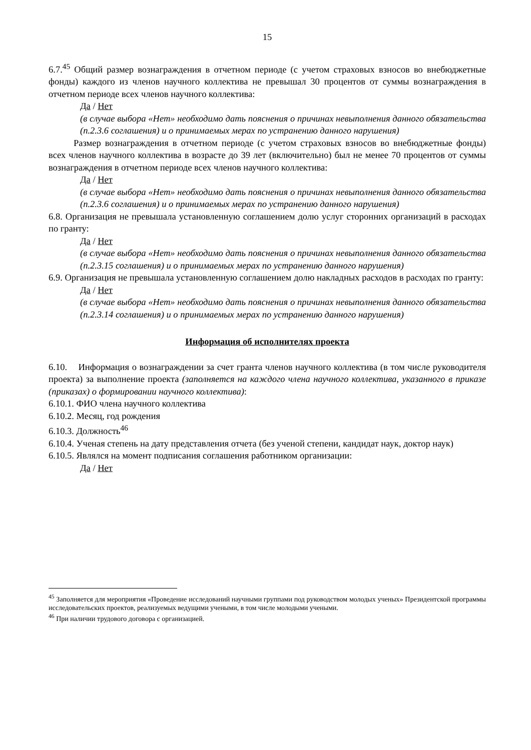15
6.7.<sup>45</sup> Общий размер вознаграждения в отчетном периоде (с учетом страховых взносов во внебюджетные фонды) каждого из членов научного коллектива не превышал 30 процентов от суммы вознаграждения в отчетном периоде всех членов научного коллектива:
Да / Нет
(в случае выбора «Нет» необходимо дать пояснения о причинах невыполнения данного обязательства (п.2.3.6 соглашения) и о принимаемых мерах по устранению данного нарушения)
Размер вознаграждения в отчетном периоде (с учетом страховых взносов во внебюджетные фонды) всех членов научного коллектива в возрасте до 39 лет (включительно) был не менее 70 процентов от суммы вознаграждения в отчетном периоде всех членов научного коллектива:
Да / Нет
(в случае выбора «Нет» необходимо дать пояснения о причинах невыполнения данного обязательства (п.2.3.6 соглашения) и о принимаемых мерах по устранению данного нарушения)
6.8. Организация не превышала установленную соглашением долю услуг сторонних организаций в расходах по гранту:
Да / Нет
(в случае выбора «Нет» необходимо дать пояснения о причинах невыполнения данного обязательства (п.2.3.15 соглашения) и о принимаемых мерах по устранению данного нарушения)
6.9. Организация не превышала установленную соглашением долю накладных расходов в расходах по гранту:
Да / Нет
(в случае выбора «Нет» необходимо дать пояснения о причинах невыполнения данного обязательства (п.2.3.14 соглашения) и о принимаемых мерах по устранению данного нарушения)
Информация об исполнителях проекта
6.10. Информация о вознаграждении за счет гранта членов научного коллектива (в том числе руководителя проекта) за выполнение проекта (заполняется на каждого члена научного коллектива, указанного в приказе (приказах) о формировании научного коллектива):
6.10.1. ФИО члена научного коллектива
6.10.2. Месяц, год рождения
6.10.3. Должность<sup>46</sup>
6.10.4. Ученая степень на дату представления отчета (без ученой степени, кандидат наук, доктор наук)
6.10.5. Являлся на момент подписания соглашения работником организации:
Да / Нет
<sup>45</sup> Заполняется для мероприятия «Проведение исследований научными группами под руководством молодых ученых» Президентской программы исследовательских проектов, реализуемых ведущими учеными, в том числе молодыми учеными.
<sup>46</sup> При наличии трудового договора с организацией.